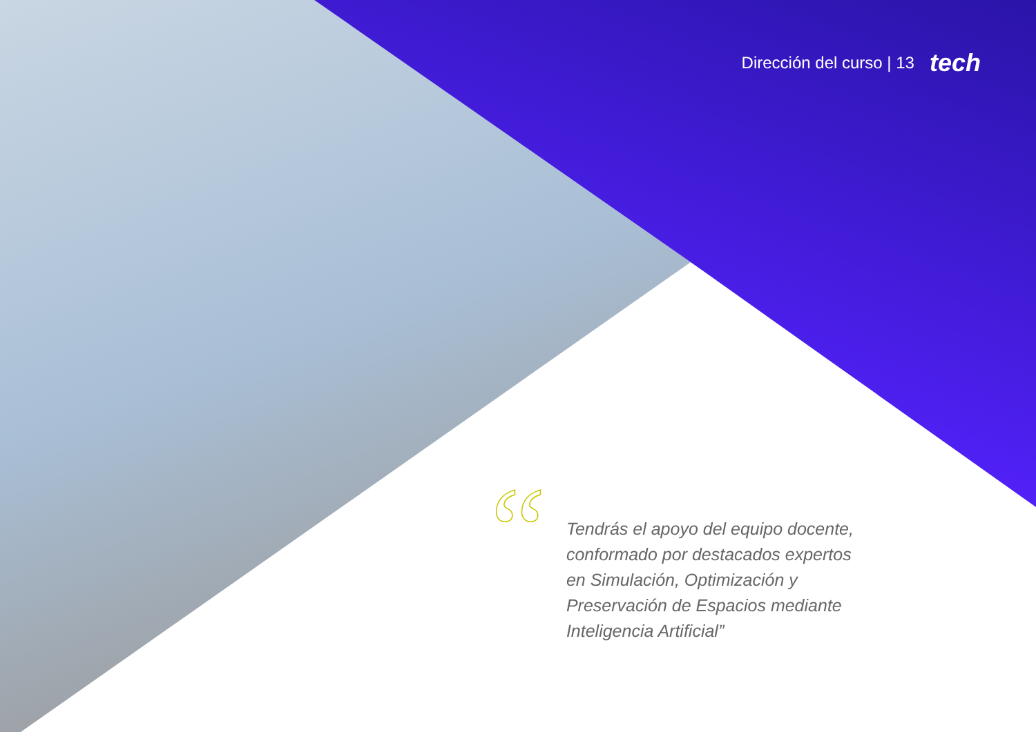Dirección del curso | 13 tech
“
Tendrás el apoyo del equipo docente, conformado por destacados expertos en Simulación, Optimización y Preservación de Espacios mediante Inteligencia Artificial”